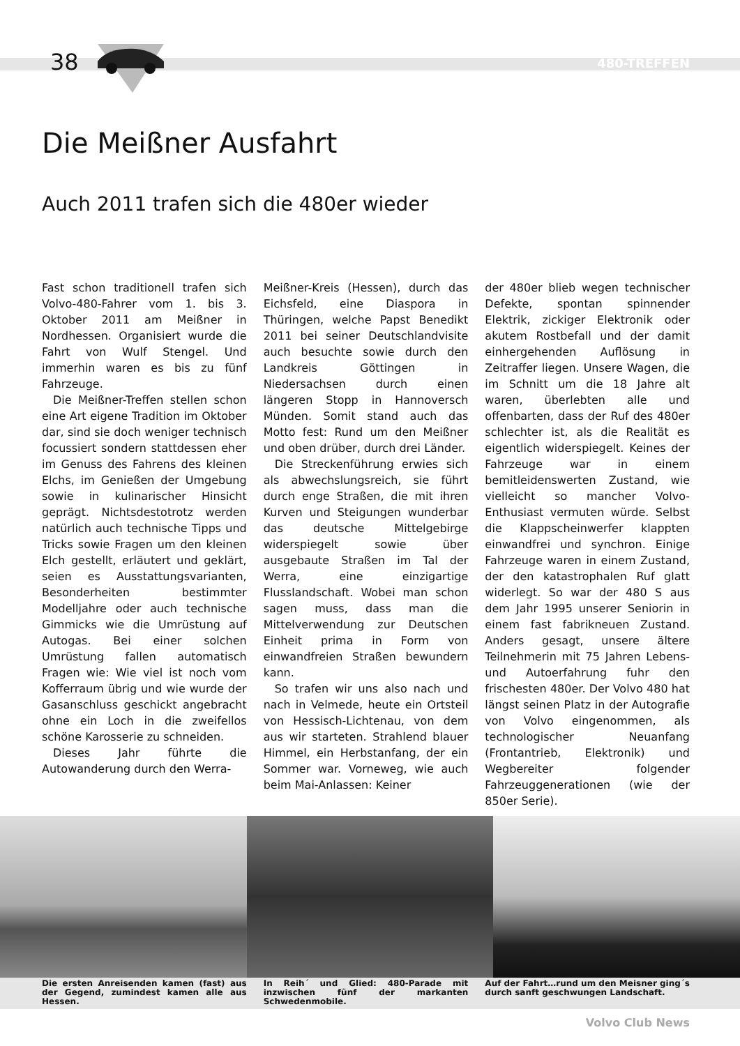38 480-TREFFEN
Die Meißner Ausfahrt
Auch 2011 trafen sich die 480er wieder
Fast schon traditionell trafen sich Volvo-480-Fahrer vom 1. bis 3. Oktober 2011 am Meißner in Nordhessen. Organisiert wurde die Fahrt von Wulf Stengel. Und immerhin waren es bis zu fünf Fahrzeuge.
Die Meißner-Treffen stellen schon eine Art eigene Tradition im Oktober dar, sind sie doch weniger technisch focussiert sondern stattdessen eher im Genuss des Fahrens des kleinen Elchs, im Genießen der Umgebung sowie in kulinarischer Hinsicht geprägt. Nichtsdestotrotz werden natürlich auch technische Tipps und Tricks sowie Fragen um den kleinen Elch gestellt, erläutert und geklärt, seien es Ausstattungsvarianten, Besonderheiten bestimmter Modelljahre oder auch technische Gimmicks wie die Umrüstung auf Autogas. Bei einer solchen Umrüstung fallen automatisch Fragen wie: Wie viel ist noch vom Kofferraum übrig und wie wurde der Gasanschluss geschickt angebracht ohne ein Loch in die zweifellos schöne Karosserie zu schneiden.
Dieses Jahr führte die Autowanderung durch den Werra-
Meißner-Kreis (Hessen), durch das Eichsfeld, eine Diaspora in Thüringen, welche Papst Benedikt 2011 bei seiner Deutschlandvisite auch besuchte sowie durch den Landkreis Göttingen in Niedersachsen durch einen längeren Stopp in Hannoversch Münden. Somit stand auch das Motto fest: Rund um den Meißner und oben drüber, durch drei Länder.
Die Streckenführung erwies sich als abwechslungsreich, sie führt durch enge Straßen, die mit ihren Kurven und Steigungen wunderbar das deutsche Mittelgebirge widerspiegelt sowie über ausgebaute Straßen im Tal der Werra, eine einzigartige Flusslandschaft. Wobei man schon sagen muss, dass man die Mittelverwendung zur Deutschen Einheit prima in Form von einwandfreien Straßen bewundern kann.
So trafen wir uns also nach und nach in Velmede, heute ein Ortsteil von Hessisch-Lichtenau, von dem aus wir starteten. Strahlend blauer Himmel, ein Herbstanfang, der ein Sommer war. Vorneweg, wie auch beim Mai-Anlassen: Keiner
der 480er blieb wegen technischer Defekte, spontan spinnender Elektrik, zickiger Elektronik oder akutem Rostbefall und der damit einhergehenden Auflösung in Zeitraffer liegen. Unsere Wagen, die im Schnitt um die 18 Jahre alt waren, überlebten alle und offenbarten, dass der Ruf des 480er schlechter ist, als die Realität es eigentlich widerspiegelt. Keines der Fahrzeuge war in einem bemitleidenswerten Zustand, wie vielleicht so mancher Volvo-Enthusiast vermuten würde. Selbst die Klappscheinwerfer klappten einwandfrei und synchron. Einige Fahrzeuge waren in einem Zustand, der den katastrophalen Ruf glatt widerlegt. So war der 480 S aus dem Jahr 1995 unserer Seniorin in einem fast fabrikneuen Zustand. Anders gesagt, unsere ältere Teilnehmerin mit 75 Jahren Lebens- und Autoerfahrung fuhr den frischesten 480er. Der Volvo 480 hat längst seinen Platz in der Autografie von Volvo eingenommen, als technologischer Neuanfang (Frontantrieb, Elektronik) und Wegbereiter folgender Fahrzeuggenerationen (wie der 850er Serie).
Die ersten Anreisenden kamen (fast) aus der Gegend, zumindest kamen alle aus Hessen.
In Reih´ und Glied: 480-Parade mit inzwischen fünf der markanten Schwedenmobile.
Auf der Fahrt…rund um den Meisner ging´s durch sanft geschwungen Landschaft.
Volvo Club News